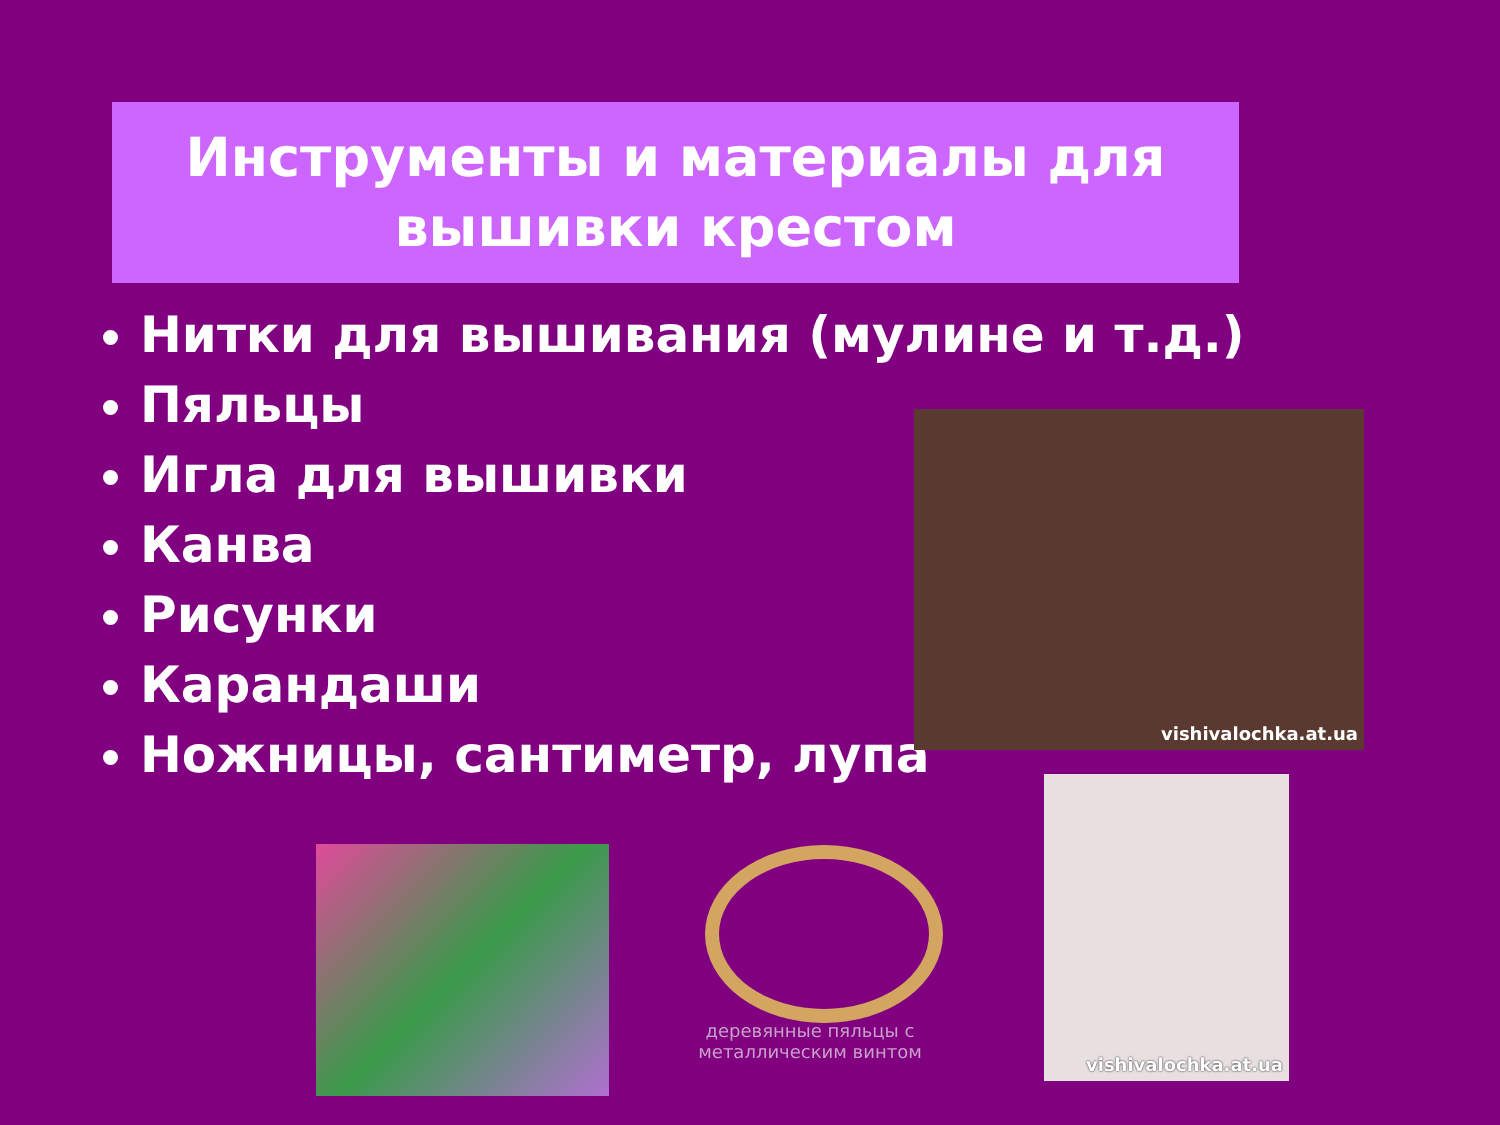Инструменты и материалы для
вышивки крестом
Нитки для вышивания (мулине и т.д.)
Пяльцы
Игла для вышивки
Канва
Рисунки
Карандаши
Ножницы, сантиметр, лупа
vishivalochka.at.ua
деревянные пяльцы с металлическим винтом
vishivalochka.at.ua